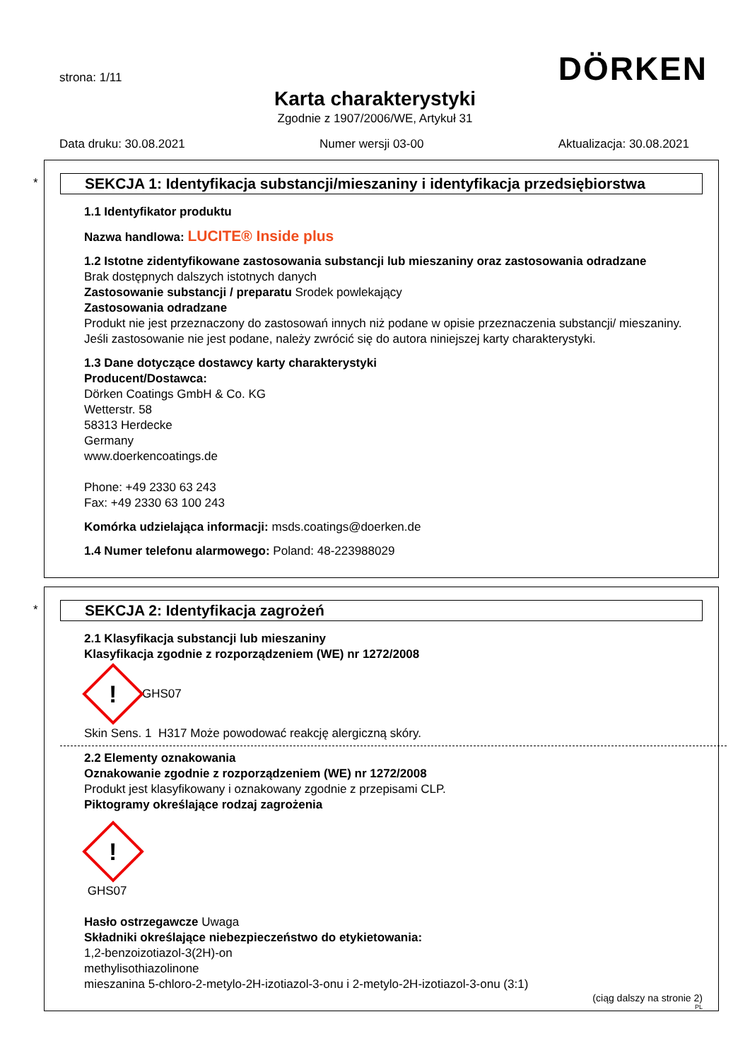strona: 1/11
DÖRKEN
Karta charakterystyki
Zgodnie z 1907/2006/WE, Artykuł 31
Data druku: 30.08.2021 Numer wersji 03-00 Aktualizacja: 30.08.2021
*
SEKCJA 1: Identyfikacja substancji/mieszaniny i identyfikacja przedsiębiorstwa
1.1 Identyfikator produktu
Nazwa handlowa: LUCITE® Inside plus
1.2 Istotne zidentyfikowane zastosowania substancji lub mieszaniny oraz zastosowania odradzane
Brak dostępnych dalszych istotnych danych
Zastosowanie substancji / preparatu Srodek powlekający
Zastosowania odradzane
Produkt nie jest przeznaczony do zastosowań innych niż podane w opisie przeznaczenia substancji/ mieszaniny. Jeśli zastosowanie nie jest podane, należy zwrócić się do autora niniejszej karty charakterystyki.
1.3 Dane dotyczące dostawcy karty charakterystyki
Producent/Dostawca:
Dörken Coatings GmbH & Co. KG
Wetterstr. 58
58313 Herdecke
Germany
www.doerkencoatings.de
Phone: +49 2330 63 243
Fax: +49 2330 63 100 243
Komórka udzielająca informacji: msds.coatings@doerken.de
1.4 Numer telefonu alarmowego: Poland: 48-223988029
*
SEKCJA 2: Identyfikacja zagrożeń
2.1 Klasyfikacja substancji lub mieszaniny
Klasyfikacja zgodnie z rozporządzeniem (WE) nr 1272/2008
!
GHS07
Skin Sens. 1 H317 Może powodować reakcję alergiczną skóry.
2.2 Elementy oznakowania
Oznakowanie zgodnie z rozporządzeniem (WE) nr 1272/2008
Produkt jest klasyfikowany i oznakowany zgodnie z przepisami CLP.
Piktogramy określające rodzaj zagrożenia
!
GHS07
Hasło ostrzegawcze Uwaga
Składniki określające niebezpieczeństwo do etykietowania:
1,2-benzoizotiazol-3(2H)-on
methylisothiazolinone
mieszanina 5-chloro-2-metylo-2H-izotiazol-3-onu i 2-metylo-2H-izotiazol-3-onu (3:1)
(ciąg dalszy na stronie 2)
PL